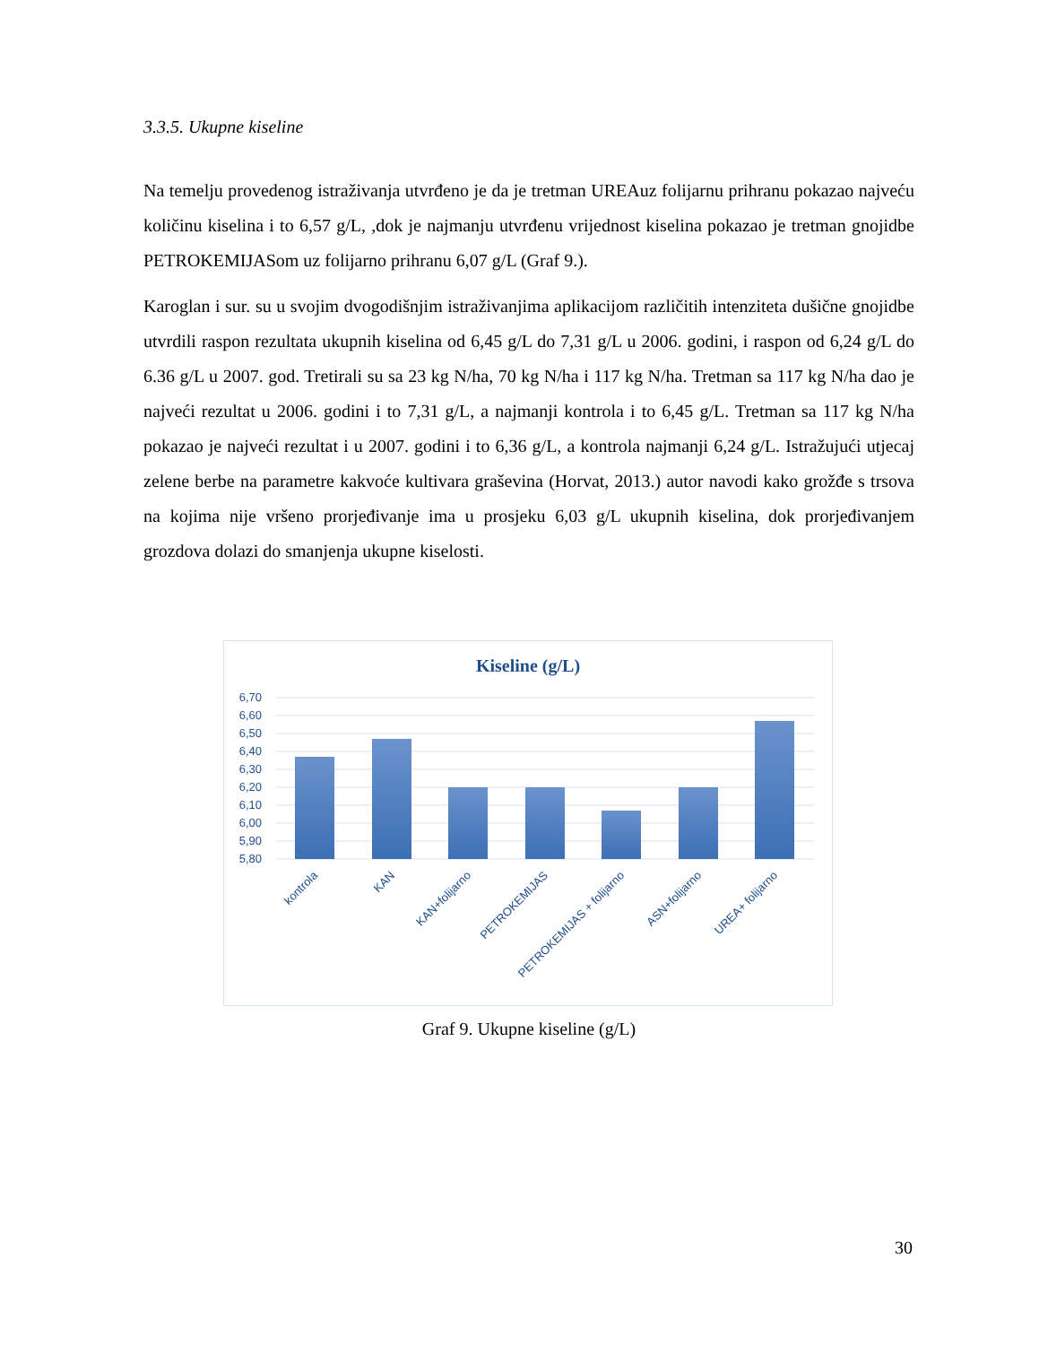3.3.5. Ukupne kiseline
Na temelju provedenog istraživanja utvrđeno je da je tretman UREAuz folijarnu prihranu pokazao najveću količinu kiselina i to 6,57 g/L, ,dok je najmanju utvrđenu vrijednost kiselina pokazao je tretman gnojidbe PETROKEMIJASom uz folijarno prihranu 6,07 g/L (Graf 9.).
Karoglan i sur. su u svojim dvogodišnjim istraživanjima aplikacijom različitih intenziteta dušične gnojidbe utvrdili raspon rezultata ukupnih kiselina od 6,45 g/L do 7,31 g/L u 2006. godini, i raspon od 6,24 g/L do 6.36 g/L u 2007. god. Tretirali su sa 23 kg N/ha, 70 kg N/ha i 117 kg N/ha. Tretman sa 117 kg N/ha dao je najveći rezultat u 2006. godini i to 7,31 g/L, a najmanji kontrola i to 6,45 g/L. Tretman sa 117 kg N/ha pokazao je najveći rezultat i u 2007. godini i to 6,36 g/L, a kontrola najmanji 6,24 g/L. Istražujući utjecaj zelene berbe na parametre kakvoće kultivara graševina (Horvat, 2013.) autor navodi kako grožđe s trsova na kojima nije vršeno prorjeđivanje ima u prosjeku 6,03 g/L ukupnih kiselina, dok prorjeđivanjem grozdova dolazi do smanjenja ukupne kiselosti.
Kiseline (g/L)
6,70
6,60
6,50
6,40
6,30
6,20
6,10
6,00
5,90
5,80
kontrola
KAN
KAN+folijarno
PETROKEMIJAS
PETROKEMIJAS + folijarno
ASN+folijarno
UREA+ folijarno
Graf 9. Ukupne kiseline (g/L)
30